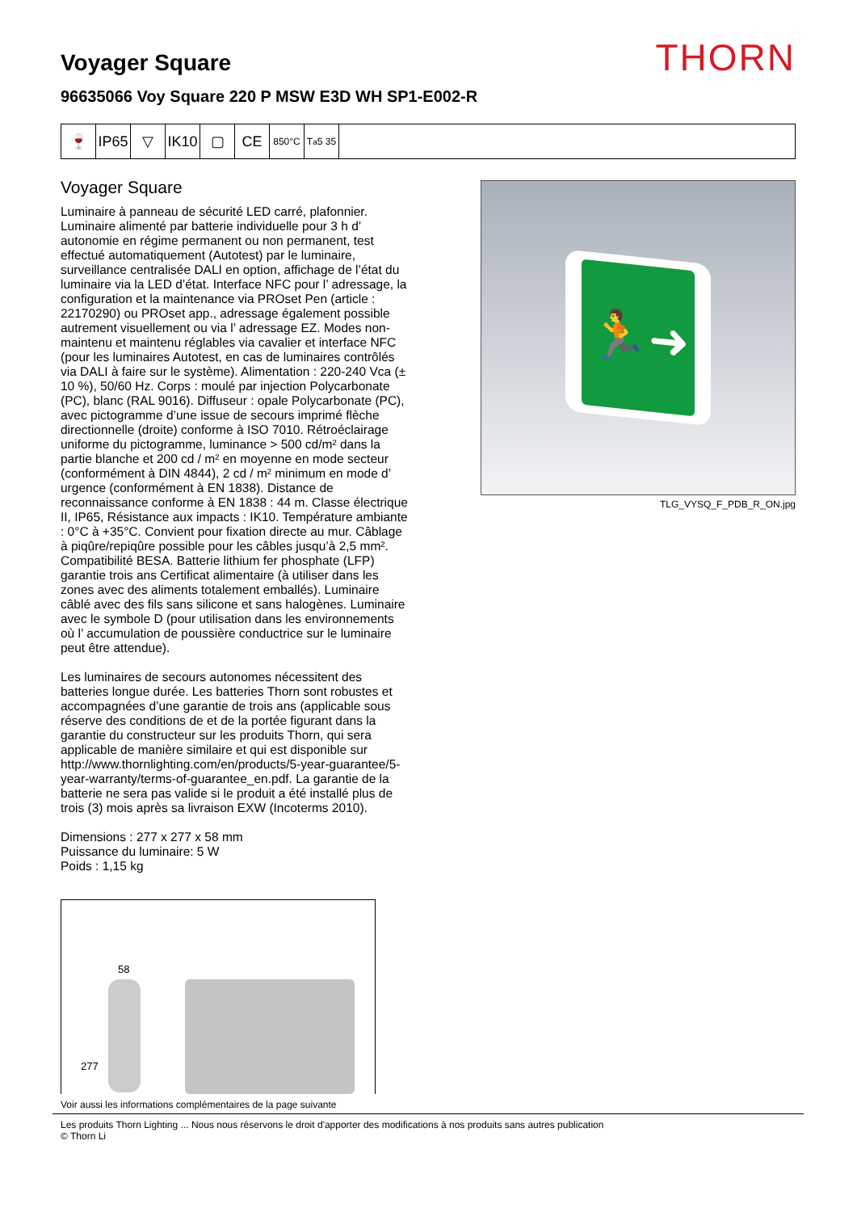Voyager Square
96635066 Voy Square 220 P MSW E3D WH SP1-E002-R
THORN
🍷 IP65
▽ IK10
▢ CE
850°C T<sub>a</sub> 5 35
Voyager Square
Luminaire à panneau de sécurité LED carré, plafonnier. Luminaire alimenté par batterie individuelle pour 3 h d’ autonomie en régime permanent ou non permanent, test effectué automatiquement (Autotest) par le luminaire, surveillance centralisée DALI en option, affichage de l’état du luminaire via la LED d’état. Interface NFC pour l’ adressage, la configuration et la maintenance via PROset Pen (article : 22170290) ou PROset app., adressage également possible autrement visuellement ou via l’ adressage EZ. Modes non-maintenu et maintenu réglables via cavalier et interface NFC (pour les luminaires Autotest, en cas de luminaires contrôlés via DALI à faire sur le système). Alimentation : 220-240 Vca (± 10 %), 50/60 Hz. Corps : moulé par injection Polycarbonate (PC), blanc (RAL 9016). Diffuseur : opale Polycarbonate (PC), avec pictogramme d’une issue de secours imprimé flèche directionnelle (droite) conforme à ISO 7010. Rétroéclairage uniforme du pictogramme, luminance > 500 cd/m² dans la partie blanche et 200 cd / m² en moyenne en mode secteur (conformément à DIN 4844), 2 cd / m² minimum en mode d’ urgence (conformément à EN 1838). Distance de reconnaissance conforme à EN 1838 : 44 m. Classe électrique II, IP65, Résistance aux impacts : IK10. Température ambiante : 0°C à +35°C. Convient pour fixation directe au mur. Câblage à piqûre/repiqûre possible pour les câbles jusqu’à 2,5 mm². Compatibilité BESA. Batterie lithium fer phosphate (LFP) garantie trois ans Certificat alimentaire (à utiliser dans les zones avec des aliments totalement emballés). Luminaire câblé avec des fils sans silicone et sans halogènes. Luminaire avec le symbole D (pour utilisation dans les environnements où l’ accumulation de poussière conductrice sur le luminaire peut être attendue).
Les luminaires de secours autonomes nécessitent des batteries longue durée. Les batteries Thorn sont robustes et accompagnées d’une garantie de trois ans (applicable sous réserve des conditions de et de la portée figurant dans la garantie du constructeur sur les produits Thorn, qui sera applicable de manière similaire et qui est disponible sur http://www.thornlighting.com/en/products/5-year-guarantee/5-year-warranty/terms-of-guarantee_en.pdf. La garantie de la batterie ne sera pas valide si le produit a été installé plus de trois (3) mois après sa livraison EXW (Incoterms 2010).
Dimensions : 277 x 277 x 58 mm
Puissance du luminaire: 5 W
Poids : 1,15 kg
🏃➜
TLG_VYSQ_F_PDB_R_ON.jpg
58
277
Voir aussi les informations complémentaires de la page suivante
Les produits Thorn Lighting ... Nous nous réservons le droit d'apporter des modifications à nos produits sans autres publication
© Thorn Li